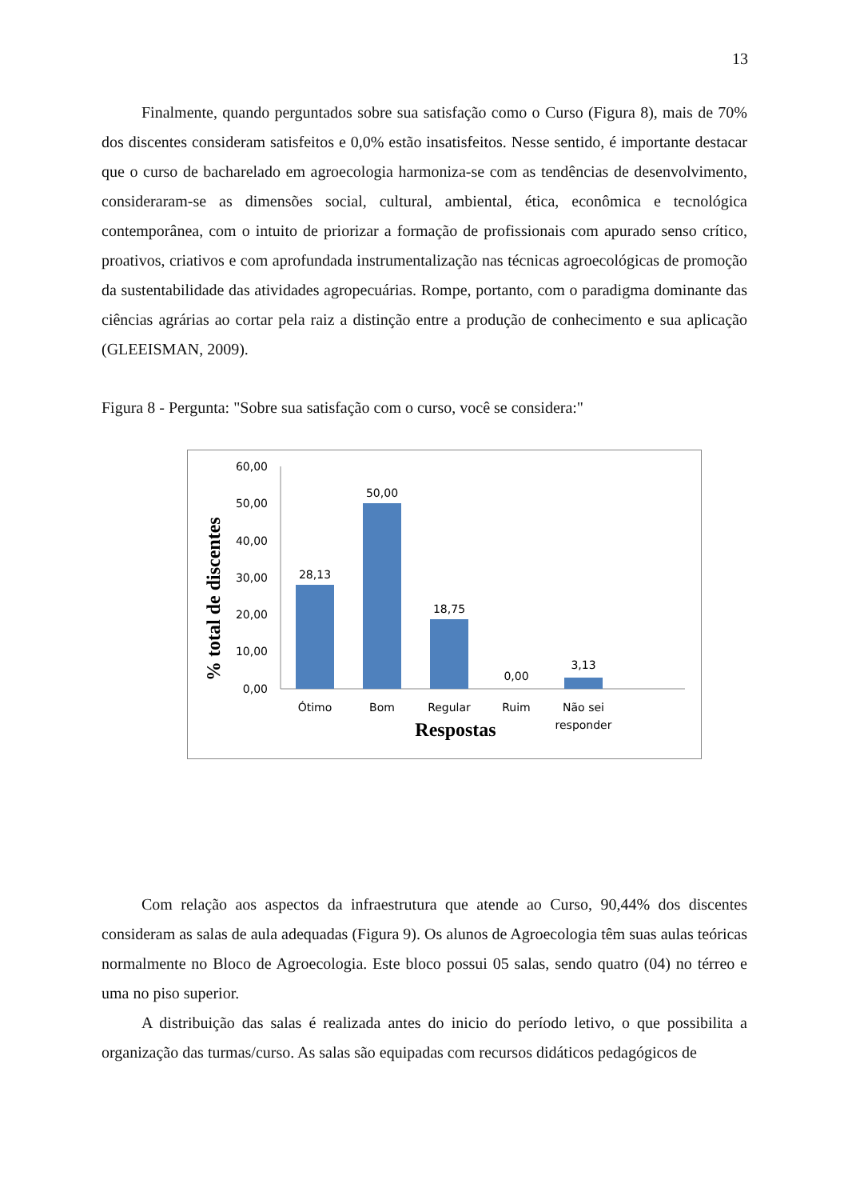13
Finalmente, quando perguntados sobre sua satisfação como o Curso (Figura 8), mais de 70% dos discentes consideram satisfeitos e 0,0% estão insatisfeitos. Nesse sentido, é importante destacar que o curso de bacharelado em agroecologia harmoniza-se com as tendências de desenvolvimento, consideraram-se as dimensões social, cultural, ambiental, ética, econômica e tecnológica contemporânea, com o intuito de priorizar a formação de profissionais com apurado senso crítico, proativos, criativos e com aprofundada instrumentalização nas técnicas agroecológicas de promoção da sustentabilidade das atividades agropecuárias. Rompe, portanto, com o paradigma dominante das ciências agrárias ao cortar pela raiz a distinção entre a produção de conhecimento e sua aplicação (GLEEISMAN, 2009).
Figura 8 - Pergunta: "Sobre sua satisfação com o curso, você se considera:"
% total de discentes
60,00
50,00
40,00
30,00
20,00
10,00
0,00
28,13
50,00
18,75
0,00
3,13
Ótimo
Bom
Regular
Ruim
Não sei
responder
Respostas
Com relação aos aspectos da infraestrutura que atende ao Curso, 90,44% dos discentes consideram as salas de aula adequadas (Figura 9). Os alunos de Agroecologia têm suas aulas teóricas normalmente no Bloco de Agroecologia. Este bloco possui 05 salas, sendo quatro (04) no térreo e uma no piso superior.
A distribuição das salas é realizada antes do inicio do período letivo, o que possibilita a organização das turmas/curso. As salas são equipadas com recursos didáticos pedagógicos de